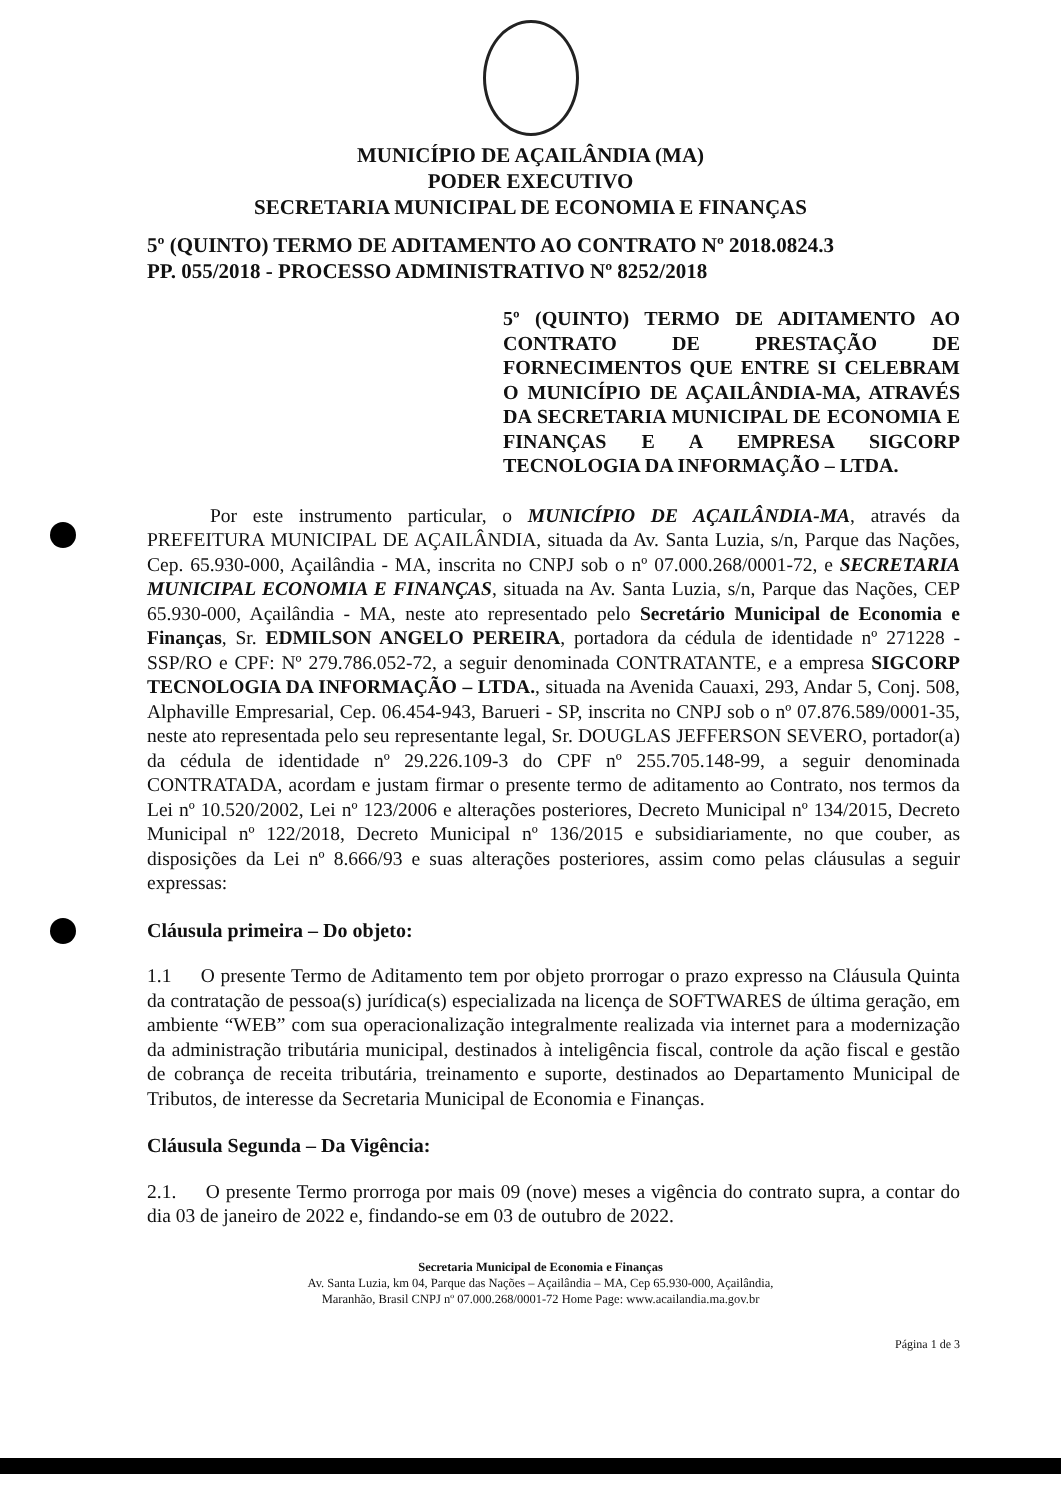MUNICÍPIO DE AÇAILÂNDIA (MA)
PODER EXECUTIVO
SECRETARIA MUNICIPAL DE ECONOMIA E FINANÇAS
5º (QUINTO) TERMO DE ADITAMENTO AO CONTRATO Nº 2018.0824.3
PP. 055/2018 - PROCESSO ADMINISTRATIVO Nº 8252/2018
5º (QUINTO) TERMO DE ADITAMENTO AO CONTRATO DE PRESTAÇÃO DE FORNECIMENTOS QUE ENTRE SI CELEBRAM O MUNICÍPIO DE AÇAILÂNDIA-MA, ATRAVÉS DA SECRETARIA MUNICIPAL DE ECONOMIA E FINANÇAS E A EMPRESA SIGCORP TECNOLOGIA DA INFORMAÇÃO – LTDA.
Por este instrumento particular, o MUNICÍPIO DE AÇAILÂNDIA-MA, através da PREFEITURA MUNICIPAL DE AÇAILÂNDIA, situada da Av. Santa Luzia, s/n, Parque das Nações, Cep. 65.930-000, Açailândia - MA, inscrita no CNPJ sob o nº 07.000.268/0001-72, e SECRETARIA MUNICIPAL ECONOMIA E FINANÇAS, situada na Av. Santa Luzia, s/n, Parque das Nações, CEP 65.930-000, Açailândia - MA, neste ato representado pelo Secretário Municipal de Economia e Finanças, Sr. EDMILSON ANGELO PEREIRA, portadora da cédula de identidade nº 271228 - SSP/RO e CPF: Nº 279.786.052-72, a seguir denominada CONTRATANTE, e a empresa SIGCORP TECNOLOGIA DA INFORMAÇÃO – LTDA., situada na Avenida Cauaxi, 293, Andar 5, Conj. 508, Alphaville Empresarial, Cep. 06.454-943, Barueri - SP, inscrita no CNPJ sob o nº 07.876.589/0001-35, neste ato representada pelo seu representante legal, Sr. DOUGLAS JEFFERSON SEVERO, portador(a) da cédula de identidade nº 29.226.109-3 do CPF nº 255.705.148-99, a seguir denominada CONTRATADA, acordam e justam firmar o presente termo de aditamento ao Contrato, nos termos da Lei nº 10.520/2002, Lei nº 123/2006 e alterações posteriores, Decreto Municipal nº 134/2015, Decreto Municipal nº 122/2018, Decreto Municipal nº 136/2015 e subsidiariamente, no que couber, as disposições da Lei nº 8.666/93 e suas alterações posteriores, assim como pelas cláusulas a seguir expressas:
Cláusula primeira – Do objeto:
1.1 O presente Termo de Aditamento tem por objeto prorrogar o prazo expresso na Cláusula Quinta da contratação de pessoa(s) jurídica(s) especializada na licença de SOFTWARES de última geração, em ambiente “WEB” com sua operacionalização integralmente realizada via internet para a modernização da administração tributária municipal, destinados à inteligência fiscal, controle da ação fiscal e gestão de cobrança de receita tributária, treinamento e suporte, destinados ao Departamento Municipal de Tributos, de interesse da Secretaria Municipal de Economia e Finanças.
Cláusula Segunda – Da Vigência:
2.1. O presente Termo prorroga por mais 09 (nove) meses a vigência do contrato supra, a contar do dia 03 de janeiro de 2022 e, findando-se em 03 de outubro de 2022.
Secretaria Municipal de Economia e Finanças
Av. Santa Luzia, km 04, Parque das Nações – Açailândia – MA, Cep 65.930-000, Açailândia,
Maranhão, Brasil CNPJ nº 07.000.268/0001-72 Home Page: www.acailandia.ma.gov.br
Página 1 de 3